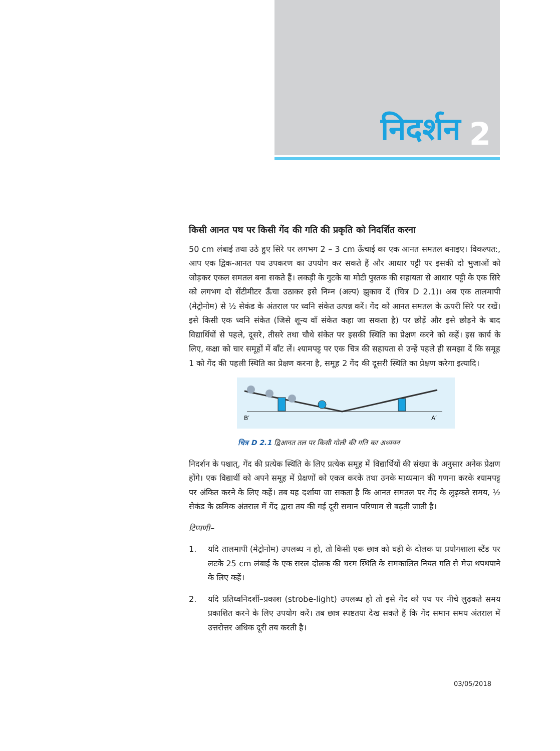निदर्शन 2
किसी आनत पथ पर किसी गेंद की गति की प्रकृति को निदर्शित करना
50 cm लंबाई तथा उठे हुए सिरे पर लगभग 2 – 3 cm ऊँचाई का एक आनत समतल बनाइए। विकल्पत:, आप एक द्विक-आनत पथ उपकरण का उपयोग कर सकते हैं और आधार पट्टी पर इसकी दो भुजाओं को जोड़कर एकल समतल बना सकते हैं। लकड़ी के गुटके या मोटी पुस्तक की सहायता से आधार पट्टी के एक सिरे को लगभग दो सेंटीमीटर ऊँचा उठाकर इसे निम्न (अल्प) झुकाव दें (चित्र D 2.1)। अब एक तालमापी (मेट्रोनोम) से ½ सेकंड के अंतराल पर ध्वनि संकेत उत्पन्न करें। गेंद को आनत समतल के ऊपरी सिरे पर रखें। इसे किसी एक ध्वनि संकेत (जिसे शून्य वाँ संकेत कहा जा सकता है) पर छोड़ें और इसे छोड़ने के बाद विद्यार्थियों से पहले, दूसरे, तीसरे तथा चौथे संकेत पर इसकी स्थिति का प्रेक्षण करने को कहें। इस कार्य के लिए, कक्षा को चार समूहों में बाँट लें। श्यामपट्ट पर एक चित्र की सहायता से उन्हें पहले ही समझा दें कि समूह 1 को गेंद की पहली स्थिति का प्रेक्षण करना है, समूह 2 गेंद की दूसरी स्थिति का प्रेक्षण करेगा इत्यादि।
B′
A′
चित्र D 2.1 द्विआनत तल पर किसी गोली की गति का अध्ययन
निदर्शन के पश्चात्, गेंद की प्रत्येक स्थिति के लिए प्रत्येक समूह में विद्यार्थियों की संख्या के अनुसार अनेक प्रेक्षण होंगे। एक विद्यार्थी को अपने समूह में प्रेक्षणों को एकत्र करके तथा उनके माध्यमान की गणना करके श्यामपट्ट पर अंकित करने के लिए कहें। तब यह दर्शाया जा सकता है कि आनत समतल पर गेंद के लुढ़कते समय, ½ सेकंड के क्रमिक अंतराल में गेंद द्वारा तय की गई दूरी समान परिणाम से बढ़ती जाती है।
टिप्पणी–
1. यदि तालमापी (मेट्रोनोम) उपलब्ध न हो, तो किसी एक छात्र को घड़ी के दोलक या प्रयोगशाला स्टैंड पर लटके 25 cm लंबाई के एक सरल दोलक की चरम स्थिति के समकालित नियत गति से मेज थपथपाने के लिए कहें।
2. यदि प्रतिध्वनिदर्शी–प्रकाश (strobe-light) उपलब्ध हो तो इसे गेंद को पथ पर नीचे लुढ़कते समय प्रकाशित करने के लिए उपयोग करें। तब छात्र स्पष्टतया देख सकते हैं कि गेंद समान समय अंतराल में उत्तरोत्तर अधिक दूरी तय करती है।
03/05/2018